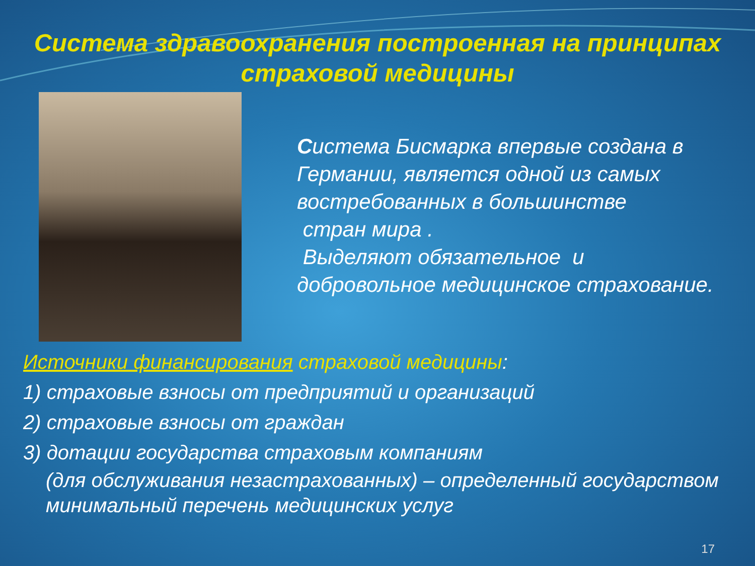Система здравоохранения построенная на принципах страховой медицины
Система Бисмарка впервые создана в Германии, является одной из самых востребованных в большинстве
стран мира .
Выделяют обязательное и добровольное медицинское страхование.
Источники финансирования страховой медицины:
1) страховые взносы от предприятий и организаций
2) страховые взносы от граждан
3) дотации государства страховым компаниям
(для обслуживания незастрахованных) – определенный государством минимальный перечень медицинских услуг
17